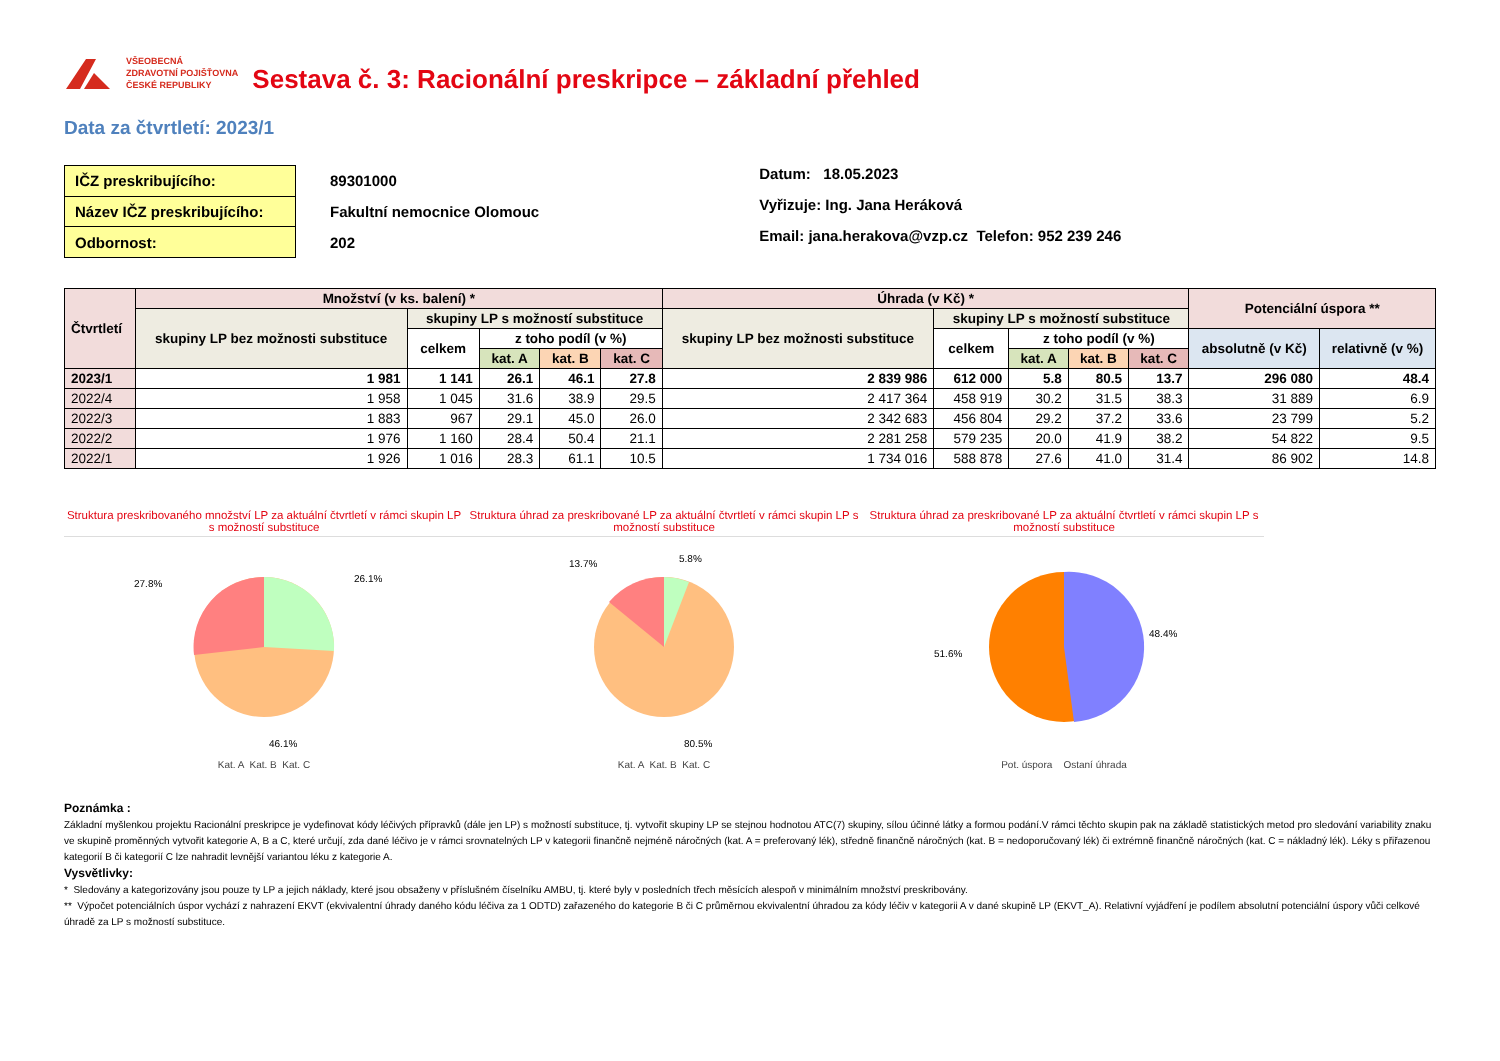VŠEOBECNÁ
ZDRAVOTNÍ POJIŠŤOVNA
ČESKÉ REPUBLIKY
Sestava č. 3: Racionální preskripce – základní přehled
Data za čtvrtletí: 2023/1
| IČZ preskribujícího: |
| Název IČZ preskribujícího: |
| Odbornost: |
89301000
Fakultní nemocnice Olomouc
202
Datum: 18.05.2023
Vyřizuje: Ing. Jana Heráková
Email: jana.herakova@vzp.cz Telefon: 952 239 246
| Čtvrtletí | Množství (v ks. balení) * | | | | | Úhrada (v Kč) * | | | | | Potenciální úspora ** | |
| --- | --- | --- | --- | --- | --- | --- | --- | --- | --- | --- | --- | --- |
| | skupiny LP bez možnosti substituce | skupiny LP s možností substituce | | | | skupiny LP bez možnosti substituce | skupiny LP s možností substituce | | | | | |
| | | celkem | z toho podíl (v %) | | | | celkem | z toho podíl (v %) | | | absolutně (v Kč) | relativně (v %) |
| | | | kat. A | kat. B | kat. C | | | kat. A | kat. B | kat. C | | |
| 2023/1 | 1 981 | 1 141 | 26.1 | 46.1 | 27.8 | 2 839 986 | 612 000 | 5.8 | 80.5 | 13.7 | 296 080 | 48.4 |
| 2022/4 | 1 958 | 1 045 | 31.6 | 38.9 | 29.5 | 2 417 364 | 458 919 | 30.2 | 31.5 | 38.3 | 31 889 | 6.9 |
| 2022/3 | 1 883 | 967 | 29.1 | 45.0 | 26.0 | 2 342 683 | 456 804 | 29.2 | 37.2 | 33.6 | 23 799 | 5.2 |
| 2022/2 | 1 976 | 1 160 | 28.4 | 50.4 | 21.1 | 2 281 258 | 579 235 | 20.0 | 41.9 | 38.2 | 54 822 | 9.5 |
| 2022/1 | 1 926 | 1 016 | 28.3 | 61.1 | 10.5 | 1 734 016 | 588 878 | 27.6 | 41.0 | 31.4 | 86 902 | 14.8 |
Struktura preskribovaného množství LP za aktuální čtvrtletí v rámci skupin LP s možností substituce
26.1%
27.8%
46.1%
Kat. A Kat. B Kat. C
Struktura úhrad za preskribované LP za aktuální čtvrtletí v rámci skupin LP s možností substituce
5.8%
13.7%
80.5%
Kat. A Kat. B Kat. C
Struktura úhrad za preskribované LP za aktuální čtvrtletí v rámci skupin LP s možností substituce
48.4%
51.6%
Pot. úspora Ostaní úhrada
Poznámka :
Základní myšlenkou projektu Racionální preskripce je vydefinovat kódy léčivých přípravků (dále jen LP) s možností substituce, tj. vytvořit skupiny LP se stejnou hodnotou ATC(7) skupiny, sílou účinné látky a formou podání.V rámci těchto skupin pak na základě statistických metod pro sledování variability znaku ve skupině proměnných vytvořit kategorie A, B a C, které určují, zda dané léčivo je v rámci srovnatelných LP v kategorii finančně nejméně náročných (kat. A = preferovaný lék), středně finančně náročných (kat. B = nedoporučovaný lék) či extrémně finančně náročných (kat. C = nákladný lék). Léky s přiřazenou kategorií B či kategorií C lze nahradit levnější variantou léku z kategorie A.
Vysvětlivky:
* Sledovány a kategorizovány jsou pouze ty LP a jejich náklady, které jsou obsaženy v příslušném číselníku AMBU, tj. které byly v posledních třech měsících alespoň v minimálním množství preskribovány.
** Výpočet potenciálních úspor vychází z nahrazení EKVT (ekvivalentní úhrady daného kódu léčiva za 1 ODTD) zařazeného do kategorie B či C průměrnou ekvivalentní úhradou za kódy léčiv v kategorii A v dané skupině LP (EKVT_A). Relativní vyjádření je podílem absolutní potenciální úspory vůči celkové úhradě za LP s možností substituce.